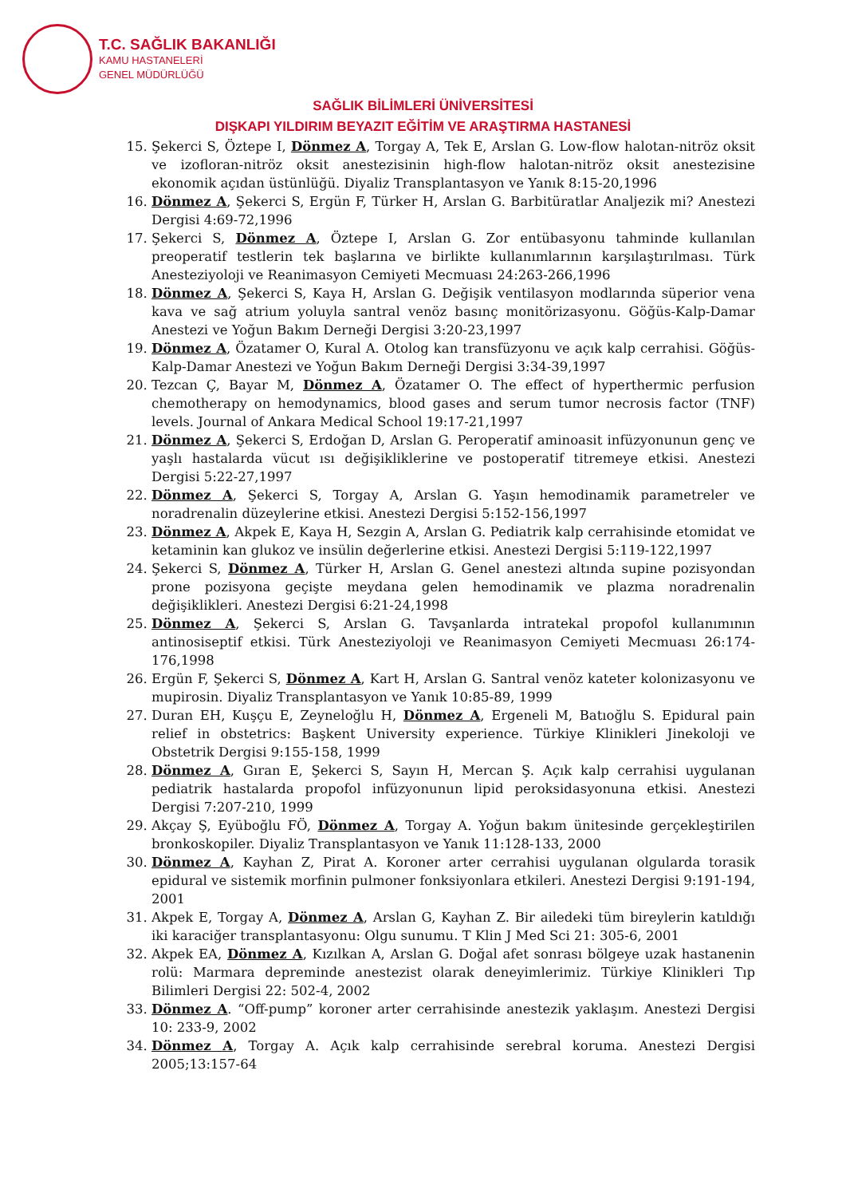T.C. SAĞLIK BAKANLIĞI
KAMU HASTANELERİ
GENEL MÜDÜRLÜĞÜ
SAĞLIK BİLİMLERİ ÜNİVERSİTESİ
DIŞKAPI YILDIRIM BEYAZIT EĞİTİM VE ARAŞTIRMA HASTANESİ
15. Şekerci S, Öztepe I, Dönmez A, Torgay A, Tek E, Arslan G. Low-flow halotan-nitröz oksit ve izofloran-nitröz oksit anestezisinin high-flow halotan-nitröz oksit anestezisine ekonomik açıdan üstünlüğü. Diyaliz Transplantasyon ve Yanık 8:15-20,1996
16. Dönmez A, Şekerci S, Ergün F, Türker H, Arslan G. Barbitüratlar Analjezik mi? Anestezi Dergisi 4:69-72,1996
17. Şekerci S, Dönmez A, Öztepe I, Arslan G. Zor entübasyonu tahminde kullanılan preoperatif testlerin tek başlarına ve birlikte kullanımlarının karşılaştırılması. Türk Anesteziyoloji ve Reanimasyon Cemiyeti Mecmuası 24:263-266,1996
18. Dönmez A, Şekerci S, Kaya H, Arslan G. Değişik ventilasyon modlarında süperior vena kava ve sağ atrium yoluyla santral venöz basınç monitörizasyonu. Göğüs-Kalp-Damar Anestezi ve Yoğun Bakım Derneği Dergisi 3:20-23,1997
19. Dönmez A, Özatamer O, Kural A. Otolog kan transfüzyonu ve açık kalp cerrahisi. Göğüs-Kalp-Damar Anestezi ve Yoğun Bakım Derneği Dergisi 3:34-39,1997
20. Tezcan Ç, Bayar M, Dönmez A, Özatamer O. The effect of hyperthermic perfusion chemotherapy on hemodynamics, blood gases and serum tumor necrosis factor (TNF) levels. Journal of Ankara Medical School 19:17-21,1997
21. Dönmez A, Şekerci S, Erdoğan D, Arslan G. Peroperatif aminoasit infüzyonunun genç ve yaşlı hastalarda vücut ısı değişikliklerine ve postoperatif titremeye etkisi. Anestezi Dergisi 5:22-27,1997
22. Dönmez A, Şekerci S, Torgay A, Arslan G. Yaşın hemodinamik parametreler ve noradrenalin düzeylerine etkisi. Anestezi Dergisi 5:152-156,1997
23. Dönmez A, Akpek E, Kaya H, Sezgin A, Arslan G. Pediatrik kalp cerrahisinde etomidat ve ketaminin kan glukoz ve insülin değerlerine etkisi. Anestezi Dergisi 5:119-122,1997
24. Şekerci S, Dönmez A, Türker H, Arslan G. Genel anestezi altında supine pozisyondan prone pozisyona geçişte meydana gelen hemodinamik ve plazma noradrenalin değişiklikleri. Anestezi Dergisi 6:21-24,1998
25. Dönmez A, Şekerci S, Arslan G. Tavşanlarda intratekal propofol kullanımının antinosiseptif etkisi. Türk Anesteziyoloji ve Reanimasyon Cemiyeti Mecmuası 26:174-176,1998
26. Ergün F, Şekerci S, Dönmez A, Kart H, Arslan G. Santral venöz kateter kolonizasyonu ve mupirosin. Diyaliz Transplantasyon ve Yanık 10:85-89, 1999
27. Duran EH, Kuşçu E, Zeyneloğlu H, Dönmez A, Ergeneli M, Batıoğlu S. Epidural pain relief in obstetrics: Başkent University experience. Türkiye Klinikleri Jinekoloji ve Obstetrik Dergisi 9:155-158, 1999
28. Dönmez A, Gıran E, Şekerci S, Sayın H, Mercan Ş. Açık kalp cerrahisi uygulanan pediatrik hastalarda propofol infüzyonunun lipid peroksidasyonuna etkisi. Anestezi Dergisi 7:207-210, 1999
29. Akçay Ş, Eyüboğlu FÖ, Dönmez A, Torgay A. Yoğun bakım ünitesinde gerçekleştirilen bronkoskopiler. Diyaliz Transplantasyon ve Yanık 11:128-133, 2000
30. Dönmez A, Kayhan Z, Pirat A. Koroner arter cerrahisi uygulanan olgularda torasik epidural ve sistemik morfinin pulmoner fonksiyonlara etkileri. Anestezi Dergisi 9:191-194, 2001
31. Akpek E, Torgay A, Dönmez A, Arslan G, Kayhan Z. Bir ailedeki tüm bireylerin katıldığı iki karaciğer transplantasyonu: Olgu sunumu. T Klin J Med Sci 21: 305-6, 2001
32. Akpek EA, Dönmez A, Kızılkan A, Arslan G. Doğal afet sonrası bölgeye uzak hastanenin rolü: Marmara depreminde anestezist olarak deneyimlerimiz. Türkiye Klinikleri Tıp Bilimleri Dergisi 22: 502-4, 2002
33. Dönmez A. “Off-pump” koroner arter cerrahisinde anestezik yaklaşım. Anestezi Dergisi 10: 233-9, 2002
34. Dönmez A, Torgay A. Açık kalp cerrahisinde serebral koruma. Anestezi Dergisi 2005;13:157-64